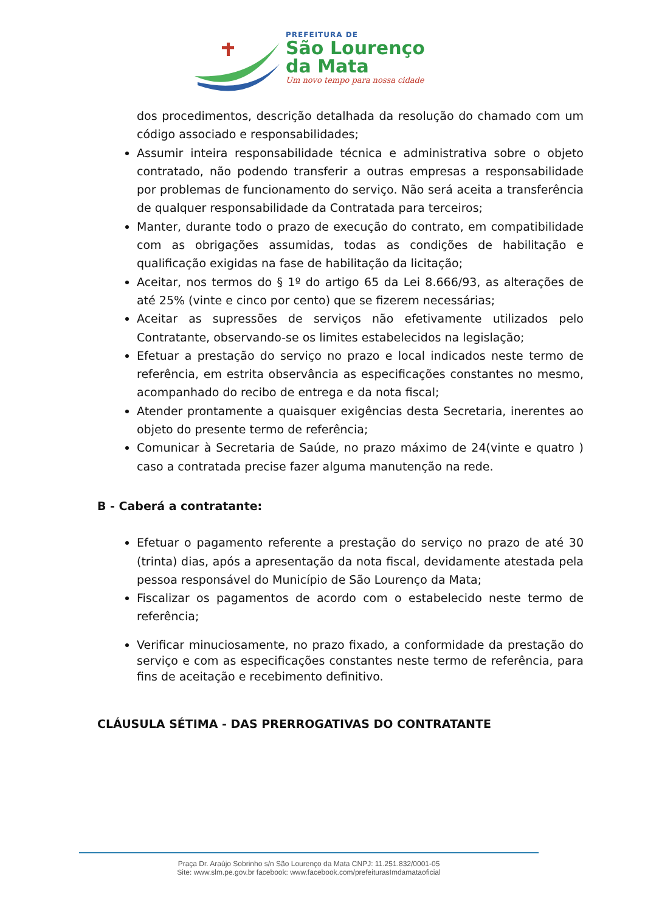PREFEITURA DE
São Lourenço
da Mata
Um novo tempo para nossa cidade
dos procedimentos, descrição detalhada da resolução do chamado com um código associado e responsabilidades;
Assumir inteira responsabilidade técnica e administrativa sobre o objeto contratado, não podendo transferir a outras empresas a responsabilidade por problemas de funcionamento do serviço. Não será aceita a transferência de qualquer responsabilidade da Contratada para terceiros;
Manter, durante todo o prazo de execução do contrato, em compatibilidade com as obrigações assumidas, todas as condições de habilitação e qualificação exigidas na fase de habilitação da licitação;
Aceitar, nos termos do § 1º do artigo 65 da Lei 8.666/93, as alterações de até 25% (vinte e cinco por cento) que se fizerem necessárias;
Aceitar as supressões de serviços não efetivamente utilizados pelo Contratante, observando-se os limites estabelecidos na legislação;
Efetuar a prestação do serviço no prazo e local indicados neste termo de referência, em estrita observância as especificações constantes no mesmo, acompanhado do recibo de entrega e da nota fiscal;
Atender prontamente a quaisquer exigências desta Secretaria, inerentes ao objeto do presente termo de referência;
Comunicar à Secretaria de Saúde, no prazo máximo de 24(vinte e quatro ) caso a contratada precise fazer alguma manutenção na rede.
B - Caberá a contratante:
Efetuar o pagamento referente a prestação do serviço no prazo de até 30 (trinta) dias, após a apresentação da nota fiscal, devidamente atestada pela pessoa responsável do Município de São Lourenço da Mata;
Fiscalizar os pagamentos de acordo com o estabelecido neste termo de referência;
Verificar minuciosamente, no prazo fixado, a conformidade da prestação do serviço e com as especificações constantes neste termo de referência, para fins de aceitação e recebimento definitivo.
CLÁUSULA SÉTIMA - DAS PRERROGATIVAS DO CONTRATANTE
Praça Dr. Araújo Sobrinho s/n São Lourenço da Mata CNPJ: 11.251.832/0001-05
Site: www.slm.pe.gov.br facebook: www.facebook.com/prefeiturasImdamataoficial